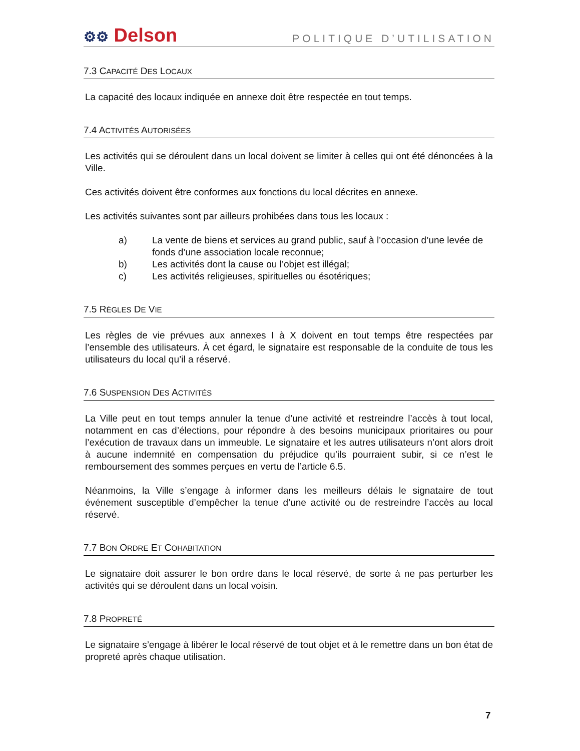⚙⚙ Delson
POLITIQUE D’UTILISATION
7.3 CAPACITÉ DES LOCAUX
La capacité des locaux indiquée en annexe doit être respectée en tout temps.
7.4 ACTIVITÉS AUTORISÉES
Les activités qui se déroulent dans un local doivent se limiter à celles qui ont été dénoncées à la Ville.
Ces activités doivent être conformes aux fonctions du local décrites en annexe.
Les activités suivantes sont par ailleurs prohibées dans tous les locaux :
a) La vente de biens et services au grand public, sauf à l’occasion d’une levée de fonds d’une association locale reconnue;
b) Les activités dont la cause ou l’objet est illégal;
c) Les activités religieuses, spirituelles ou ésotériques;
7.5 RÈGLES DE VIE
Les règles de vie prévues aux annexes I à X doivent en tout temps être respectées par l’ensemble des utilisateurs. À cet égard, le signataire est responsable de la conduite de tous les utilisateurs du local qu’il a réservé.
7.6 SUSPENSION DES ACTIVITÉS
La Ville peut en tout temps annuler la tenue d’une activité et restreindre l’accès à tout local, notamment en cas d’élections, pour répondre à des besoins municipaux prioritaires ou pour l’exécution de travaux dans un immeuble. Le signataire et les autres utilisateurs n’ont alors droit à aucune indemnité en compensation du préjudice qu’ils pourraient subir, si ce n’est le remboursement des sommes perçues en vertu de l’article 6.5.
Néanmoins, la Ville s’engage à informer dans les meilleurs délais le signataire de tout événement susceptible d’empêcher la tenue d’une activité ou de restreindre l’accès au local réservé.
7.7 BON ORDRE ET COHABITATION
Le signataire doit assurer le bon ordre dans le local réservé, de sorte à ne pas perturber les activités qui se déroulent dans un local voisin.
7.8 PROPRETÉ
Le signataire s’engage à libérer le local réservé de tout objet et à le remettre dans un bon état de propreté après chaque utilisation.
7